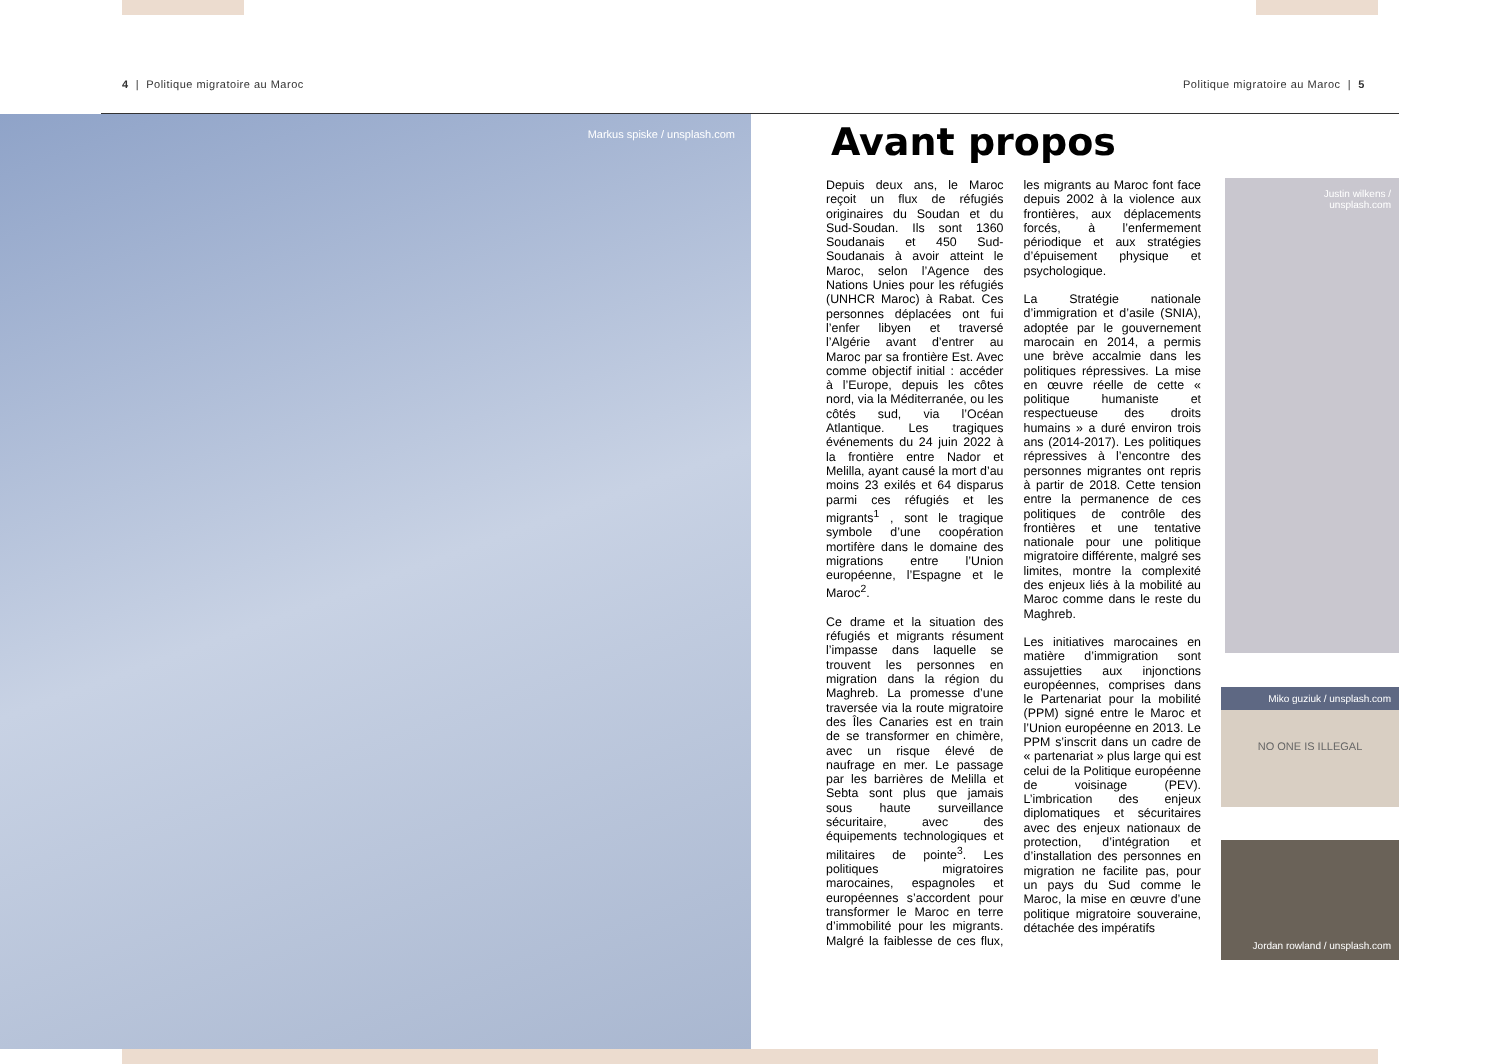4 | Politique migratoire au Maroc
Politique migratoire au Maroc | 5
Markus spiske / unsplash.com
Avant propos
Depuis deux ans, le Maroc reçoit un flux de réfugiés originaires du Soudan et du Sud-Soudan. Ils sont 1360 Soudanais et 450 Sud-Soudanais à avoir atteint le Maroc, selon l’Agence des Nations Unies pour les réfugiés (UNHCR Maroc) à Rabat. Ces personnes déplacées ont fui l’enfer libyen et traversé l’Algérie avant d’entrer au Maroc par sa frontière Est. Avec comme objectif initial : accéder à l’Europe, depuis les côtes nord, via la Méditerranée, ou les côtés sud, via l’Océan Atlantique. Les tragiques événements du 24 juin 2022 à la frontière entre Nador et Melilla, ayant causé la mort d’au moins 23 exilés et 64 disparus parmi ces réfugiés et les migrants<sup>1</sup> , sont le tragique symbole d’une coopération mortifère dans le domaine des migrations entre l’Union européenne, l’Espagne et le Maroc<sup>2</sup>.
Ce drame et la situation des réfugiés et migrants résument l’impasse dans laquelle se trouvent les personnes en migration dans la région du Maghreb. La promesse d’une traversée via la route migratoire des Îles Canaries est en train de se transformer en chimère, avec un risque élevé de naufrage en mer. Le passage par les barrières de Melilla et Sebta sont plus que jamais sous haute surveillance sécuritaire, avec des équipements technologiques et militaires de pointe<sup>3</sup>. Les politiques migratoires marocaines, espagnoles et européennes s’accordent pour transformer le Maroc en terre d’immobilité pour les migrants. Malgré la faiblesse de ces flux, les migrants au Maroc font face depuis 2002 à la violence aux frontières, aux déplacements forcés, à l’enfermement périodique et aux stratégies d’épuisement physique et psychologique.
La Stratégie nationale d’immigration et d’asile (SNIA), adoptée par le gouvernement marocain en 2014, a permis une brève accalmie dans les politiques répressives. La mise en œuvre réelle de cette « politique humaniste et respectueuse des droits humains » a duré environ trois ans (2014-2017). Les politiques répressives à l’encontre des personnes migrantes ont repris à partir de 2018. Cette tension entre la permanence de ces politiques de contrôle des frontières et une tentative nationale pour une politique migratoire différente, malgré ses limites, montre la complexité des enjeux liés à la mobilité au Maroc comme dans le reste du Maghreb.
Les initiatives marocaines en matière d’immigration sont assujetties aux injonctions européennes, comprises dans le Partenariat pour la mobilité (PPM) signé entre le Maroc et l’Union européenne en 2013. Le PPM s’inscrit dans un cadre de « partenariat » plus large qui est celui de la Politique européenne de voisinage (PEV). L’imbrication des enjeux diplomatiques et sécuritaires avec des enjeux nationaux de protection, d’intégration et d’installation des personnes en migration ne facilite pas, pour un pays du Sud comme le Maroc, la mise en œuvre d’une politique migratoire souveraine, détachée des impératifs
Justin wilkens /
unsplash.com
Miko guziuk / unsplash.com
NO ONE IS ILLEGAL
Jordan rowland / unsplash.com